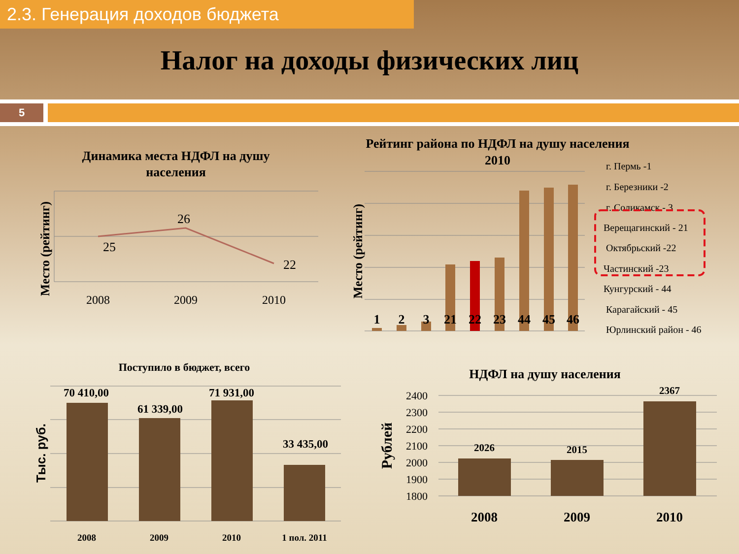2.3. Генерация доходов бюджета
Налог на доходы физических лиц
5
Динамика места НДФЛ на душу
населения
Место (рейтинг)
25
26
22
2008
2009
2010
Рейтинг района по НДФЛ на душу населения
2010
Место (рейтинг)
1
2
3
21
22
23
44
45
46
г. Пермь -1
г. Березники -2
г. Соликамск - 3
Верещагинский - 21
Октябрьский -22
Частинский -23
Кунгурский - 44
Карагайский - 45
Юрлинский район - 46
Поступило в бюджет, всего
Тыс. руб.
70 410,00
61 339,00
71 931,00
33 435,00
2008
2009
2010
1 пол. 2011
НДФЛ на душу населения
Рублей
2400
2300
2200
2100
2000
1900
1800
2026
2015
2367
2008
2009
2010